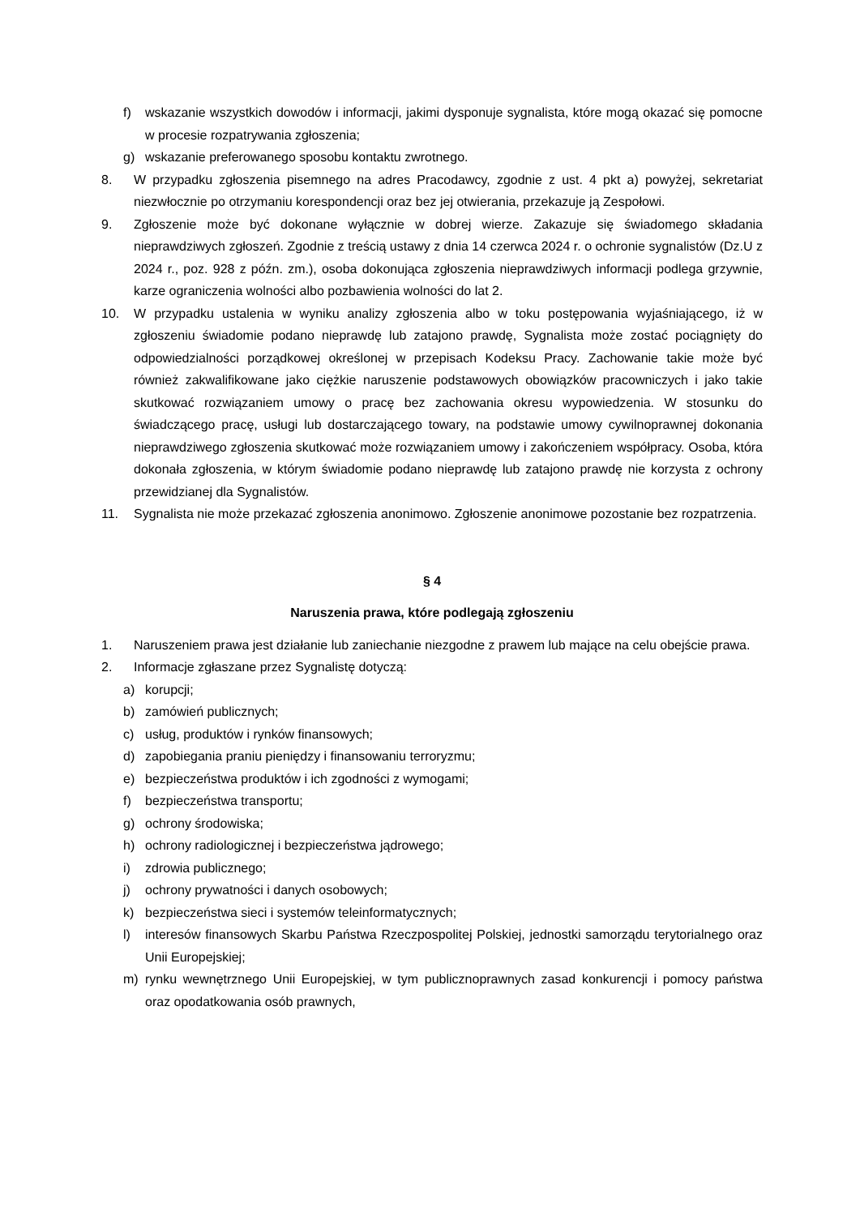f) wskazanie wszystkich dowodów i informacji, jakimi dysponuje sygnalista, które mogą okazać się pomocne w procesie rozpatrywania zgłoszenia;
g) wskazanie preferowanego sposobu kontaktu zwrotnego.
8. W przypadku zgłoszenia pisemnego na adres Pracodawcy, zgodnie z ust. 4 pkt a) powyżej, sekretariat niezwłocznie po otrzymaniu korespondencji oraz bez jej otwierania, przekazuje ją Zespołowi.
9. Zgłoszenie może być dokonane wyłącznie w dobrej wierze. Zakazuje się świadomego składania nieprawdziwych zgłoszeń. Zgodnie z treścią ustawy z dnia 14 czerwca 2024 r. o ochronie sygnalistów (Dz.U z 2024 r., poz. 928 z późn. zm.), osoba dokonująca zgłoszenia nieprawdziwych informacji podlega grzywnie, karze ograniczenia wolności albo pozbawienia wolności do lat 2.
10. W przypadku ustalenia w wyniku analizy zgłoszenia albo w toku postępowania wyjaśniającego, iż w zgłoszeniu świadomie podano nieprawdę lub zatajono prawdę, Sygnalista może zostać pociągnięty do odpowiedzialności porządkowej określonej w przepisach Kodeksu Pracy. Zachowanie takie może być również zakwalifikowane jako ciężkie naruszenie podstawowych obowiązków pracowniczych i jako takie skutkować rozwiązaniem umowy o pracę bez zachowania okresu wypowiedzenia. W stosunku do świadczącego pracę, usługi lub dostarczającego towary, na podstawie umowy cywilnoprawnej dokonania nieprawdziwego zgłoszenia skutkować może rozwiązaniem umowy i zakończeniem współpracy. Osoba, która dokonała zgłoszenia, w którym świadomie podano nieprawdę lub zatajono prawdę nie korzysta z ochrony przewidzianej dla Sygnalistów.
11. Sygnalista nie może przekazać zgłoszenia anonimowo. Zgłoszenie anonimowe pozostanie bez rozpatrzenia.
§ 4
Naruszenia prawa, które podlegają zgłoszeniu
1. Naruszeniem prawa jest działanie lub zaniechanie niezgodne z prawem lub mające na celu obejście prawa.
2. Informacje zgłaszane przez Sygnalistę dotyczą:
a) korupcji;
b) zamówień publicznych;
c) usług, produktów i rynków finansowych;
d) zapobiegania praniu pieniędzy i finansowaniu terroryzmu;
e) bezpieczeństwa produktów i ich zgodności z wymogami;
f) bezpieczeństwa transportu;
g) ochrony środowiska;
h) ochrony radiologicznej i bezpieczeństwa jądrowego;
i) zdrowia publicznego;
j) ochrony prywatności i danych osobowych;
k) bezpieczeństwa sieci i systemów teleinformatycznych;
l) interesów finansowych Skarbu Państwa Rzeczpospolitej Polskiej, jednostki samorządu terytorialnego oraz Unii Europejskiej;
m) rynku wewnętrznego Unii Europejskiej, w tym publicznoprawnych zasad konkurencji i pomocy państwa oraz opodatkowania osób prawnych,